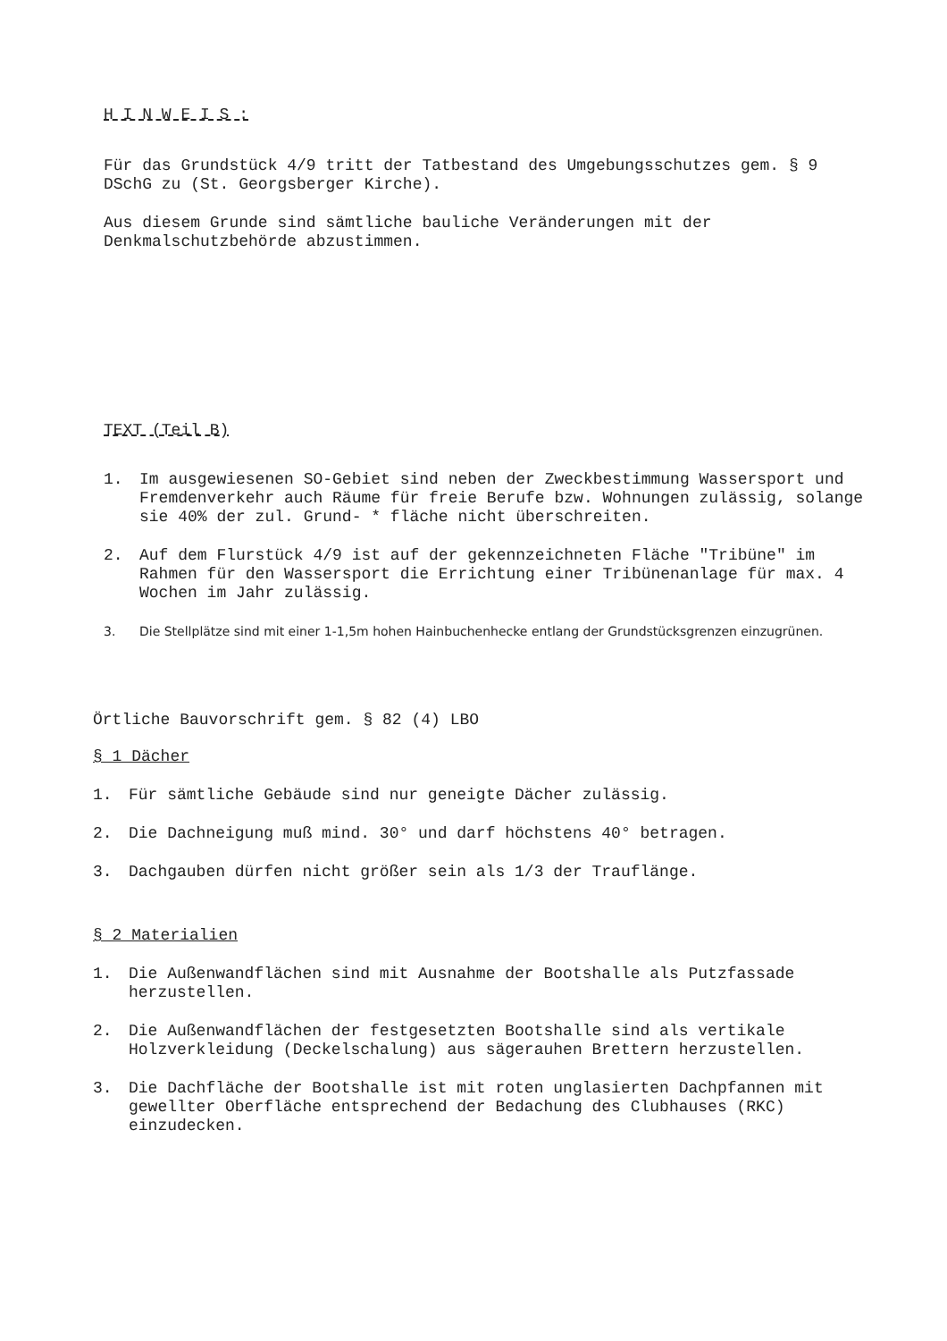H I N W E I S :
Für das Grundstück 4/9 tritt der Tatbestand des Umgebungsschutzes gem. § 9 DSchG zu (St. Georgsberger Kirche).
Aus diesem Grunde sind sämtliche bauliche Veränderungen mit der Denkmalschutzbehörde abzustimmen.
TEXT (Teil B)
1. Im ausgewiesenen SO-Gebiet sind neben der Zweckbestimmung Wassersport und Fremdenverkehr auch Räume für freie Berufe bzw. Wohnungen zulässig, solange sie 40% der zul. Grund- * fläche nicht überschreiten.
2. Auf dem Flurstück 4/9 ist auf der gekennzeichneten Fläche "Tribüne" im Rahmen für den Wassersport die Errichtung einer Tribünenanlage für max. 4 Wochen im Jahr zulässig.
3. Die Stellplätze sind mit einer 1-1,5m hohen Hainbuchenhecke entlang der Grundstücksgrenzen einzugrünen.
Örtliche Bauvorschrift gem. § 82 (4) LBO
§ 1 Dächer
1. Für sämtliche Gebäude sind nur geneigte Dächer zulässig.
2. Die Dachneigung muß mind. 30° und darf höchstens 40° betragen.
3. Dachgauben dürfen nicht größer sein als 1/3 der Trauflänge.
§ 2 Materialien
1. Die Außenwandflächen sind mit Ausnahme der Bootshalle als Putzfassade herzustellen.
2. Die Außenwandflächen der festgesetzten Bootshalle sind als vertikale Holzverkleidung (Deckelschalung) aus sägerauhen Brettern herzustellen.
3. Die Dachfläche der Bootshalle ist mit roten unglasierten Dachpfannen mit gewellter Oberfläche entsprechend der Bedachung des Clubhauses (RKC) einzudecken.